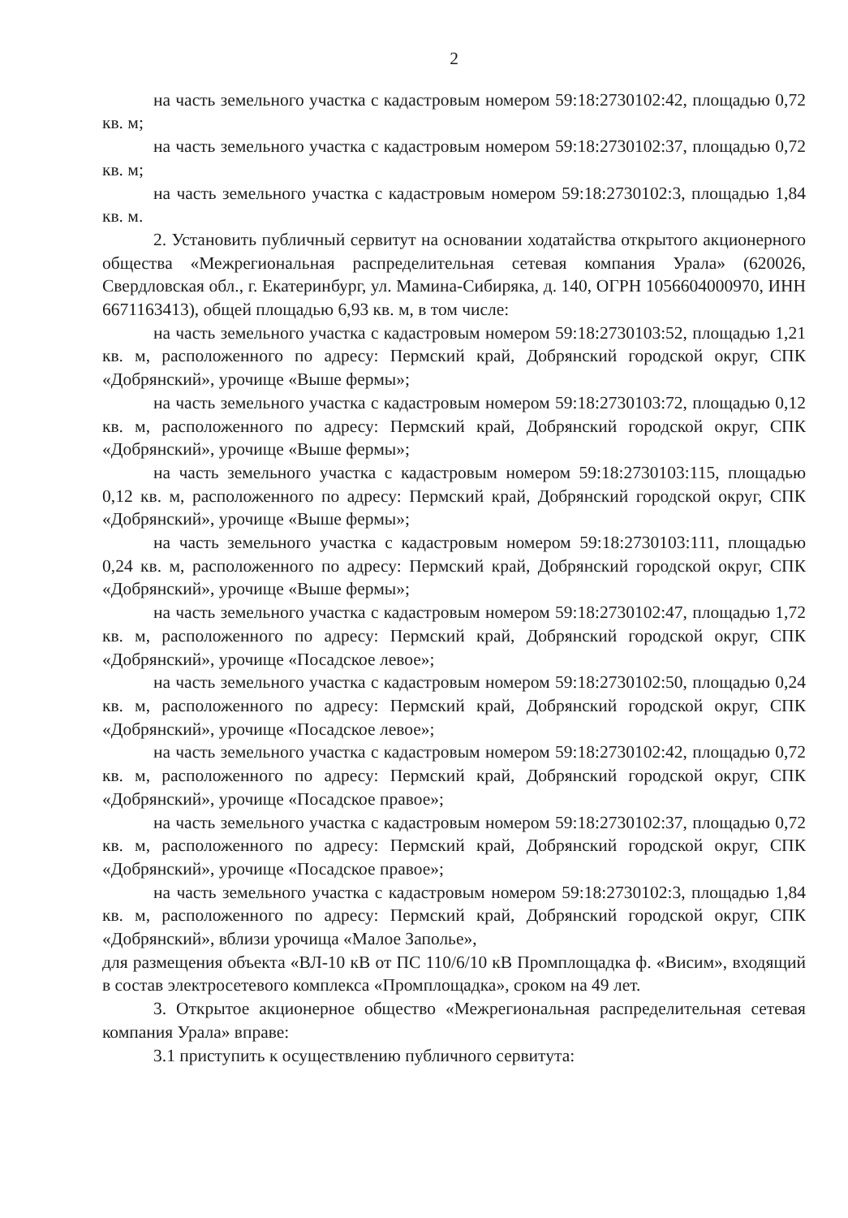2
на часть земельного участка с кадастровым номером 59:18:2730102:42, площадью 0,72 кв. м;
на часть земельного участка с кадастровым номером 59:18:2730102:37, площадью 0,72 кв. м;
на часть земельного участка с кадастровым номером 59:18:2730102:3, площадью 1,84 кв. м.
2. Установить публичный сервитут на основании ходатайства открытого акционерного общества «Межрегиональная распределительная сетевая компания Урала» (620026, Свердловская обл., г. Екатеринбург, ул. Мамина-Сибиряка, д. 140, ОГРН 1056604000970, ИНН 6671163413), общей площадью 6,93 кв. м, в том числе:
на часть земельного участка с кадастровым номером 59:18:2730103:52, площадью 1,21 кв. м, расположенного по адресу: Пермский край, Добрянский городской округ, СПК «Добрянский», урочище «Выше фермы»;
на часть земельного участка с кадастровым номером 59:18:2730103:72, площадью 0,12 кв. м, расположенного по адресу: Пермский край, Добрянский городской округ, СПК «Добрянский», урочище «Выше фермы»;
на часть земельного участка с кадастровым номером 59:18:2730103:115, площадью 0,12 кв. м, расположенного по адресу: Пермский край, Добрянский городской округ, СПК «Добрянский», урочище «Выше фермы»;
на часть земельного участка с кадастровым номером 59:18:2730103:111, площадью 0,24 кв. м, расположенного по адресу: Пермский край, Добрянский городской округ, СПК «Добрянский», урочище «Выше фермы»;
на часть земельного участка с кадастровым номером 59:18:2730102:47, площадью 1,72 кв. м, расположенного по адресу: Пермский край, Добрянский городской округ, СПК «Добрянский», урочище «Посадское левое»;
на часть земельного участка с кадастровым номером 59:18:2730102:50, площадью 0,24 кв. м, расположенного по адресу: Пермский край, Добрянский городской округ, СПК «Добрянский», урочище «Посадское левое»;
на часть земельного участка с кадастровым номером 59:18:2730102:42, площадью 0,72 кв. м, расположенного по адресу: Пермский край, Добрянский городской округ, СПК «Добрянский», урочище «Посадское правое»;
на часть земельного участка с кадастровым номером 59:18:2730102:37, площадью 0,72 кв. м, расположенного по адресу: Пермский край, Добрянский городской округ, СПК «Добрянский», урочище «Посадское правое»;
на часть земельного участка с кадастровым номером 59:18:2730102:3, площадью 1,84 кв. м, расположенного по адресу: Пермский край, Добрянский городской округ, СПК «Добрянский», вблизи урочища «Малое Заполье»,
для размещения объекта «ВЛ-10 кВ от ПС 110/6/10 кВ Промплощадка ф. «Висим», входящий в состав электросетевого комплекса «Промплощадка», сроком на 49 лет.
3. Открытое акционерное общество «Межрегиональная распределительная сетевая компания Урала» вправе:
3.1 приступить к осуществлению публичного сервитута: